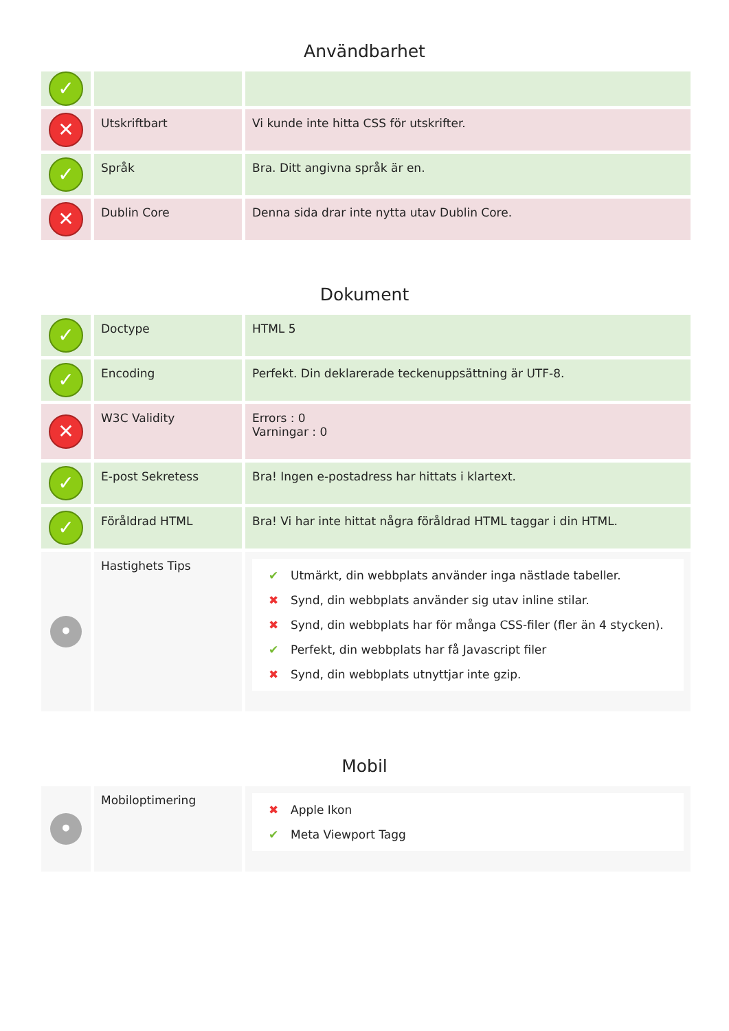Användbarhet
| ✓ | | |
| ✕ | Utskriftbart | Vi kunde inte hitta CSS för utskrifter. |
| ✓ | Språk | Bra. Ditt angivna språk är en. |
| ✕ | Dublin Core | Denna sida drar inte nytta utav Dublin Core. |
Dokument
| ✓ | Doctype | HTML 5 |
| ✓ | Encoding | Perfekt. Din deklarerade teckenuppsättning är UTF-8. |
| ✕ | W3C Validity | Errors : 0 Varningar : 0 |
| ✓ | E-post Sekretess | Bra! Ingen e-postadress har hittats i klartext. |
| ✓ | Föråldrad HTML | Bra! Vi har inte hittat några föråldrad HTML taggar i din HTML. |
| • | Hastighets Tips | ✔ Utmärkt, din webbplats använder inga nästlade tabeller. ✖ Synd, din webbplats använder sig utav inline stilar. ✖ Synd, din webbplats har för många CSS-filer (fler än 4 stycken). ✔ Perfekt, din webbplats har få Javascript filer ✖ Synd, din webbplats utnyttjar inte gzip. |
Mobil
| • | Mobiloptimering | ✖ Apple Ikon ✔ Meta Viewport Tagg |